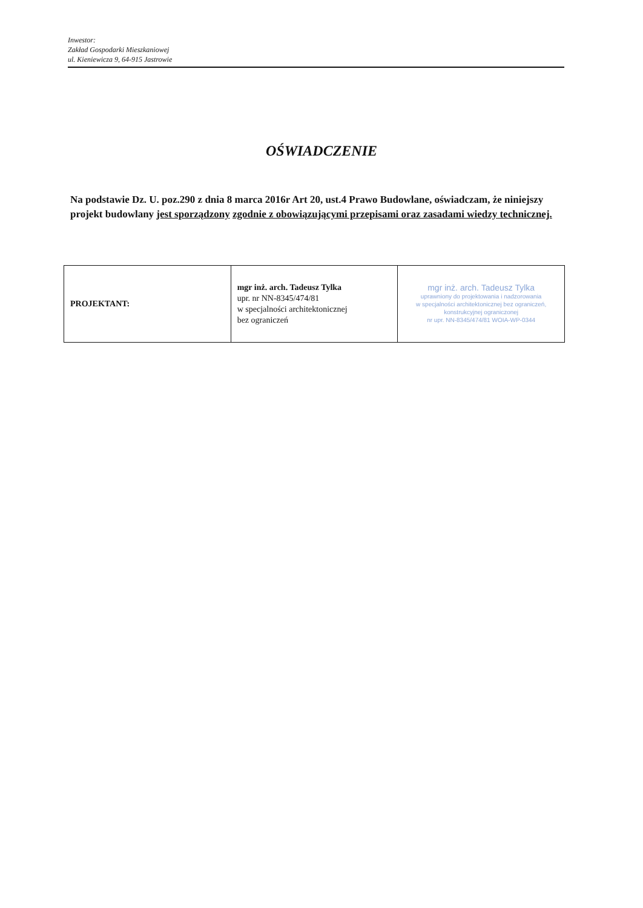Inwestor:
Zakład Gospodarki Mieszkaniowej
ul. Kieniewicza 9, 64-915 Jastrowie
OŚWIADCZENIE
Na podstawie Dz. U. poz.290 z dnia 8 marca 2016r Art 20, ust.4 Prawo Budowlane, oświadczam, że niniejszy projekt budowlany jest sporządzony zgodnie z obowiązującymi przepisami oraz zasadami wiedzy technicznej.
| PROJEKTANT: | mgr inż. arch. Tadeusz Tylka upr. nr NN-8345/474/81 w specjalności architektonicznej bez ograniczeń | mgr inż. arch. Tadeusz Tylka uprawniony do projektowania i nadzorowania w specjalności architektonicznej bez ograniczeń, konstrukcyjnej ograniczonej nr upr. NN-8345/474/81 WOIA-WP-0344 |